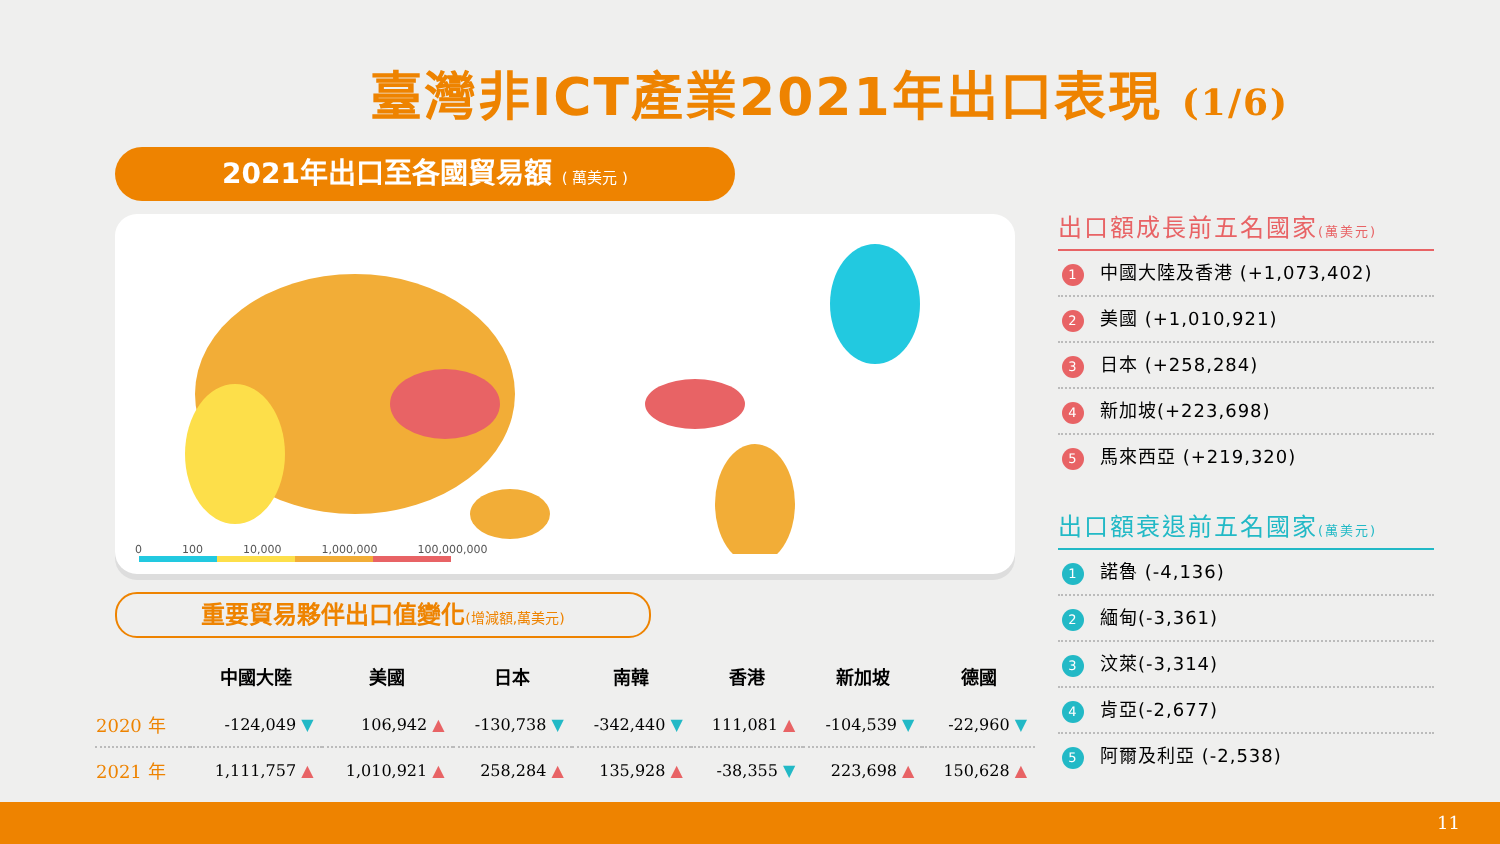臺灣非ICT產業2021年出口表現 (1/6)
2021年出口至各國貿易額 ( 萬美元 )
0 100 10,000 1,000,000 100,000,000
重要貿易夥伴出口值變化(增減額,萬美元)
| | 中國大陸 | 美國 | 日本 | 南韓 | 香港 | 新加坡 | 德國 |
| --- | --- | --- | --- | --- | --- | --- | --- |
| 2020 年 | -124,049 ▼ | 106,942 ▲ | -130,738 ▼ | -342,440 ▼ | 111,081 ▲ | -104,539 ▼ | -22,960 ▼ |
| 2021 年 | 1,111,757 ▲ | 1,010,921 ▲ | 258,284 ▲ | 135,928 ▲ | -38,355 ▼ | 223,698 ▲ | 150,628 ▲ |
出口額成長前五名國家(萬美元)
1 中國大陸及香港 (+1,073,402)
2 美國 (+1,010,921)
3 日本 (+258,284)
4 新加坡(+223,698)
5 馬來西亞 (+219,320)
出口額衰退前五名國家(萬美元)
1 諾魯 (-4,136)
2 緬甸(-3,361)
3 汶萊(-3,314)
4 肯亞(-2,677)
5 阿爾及利亞 (-2,538)
11